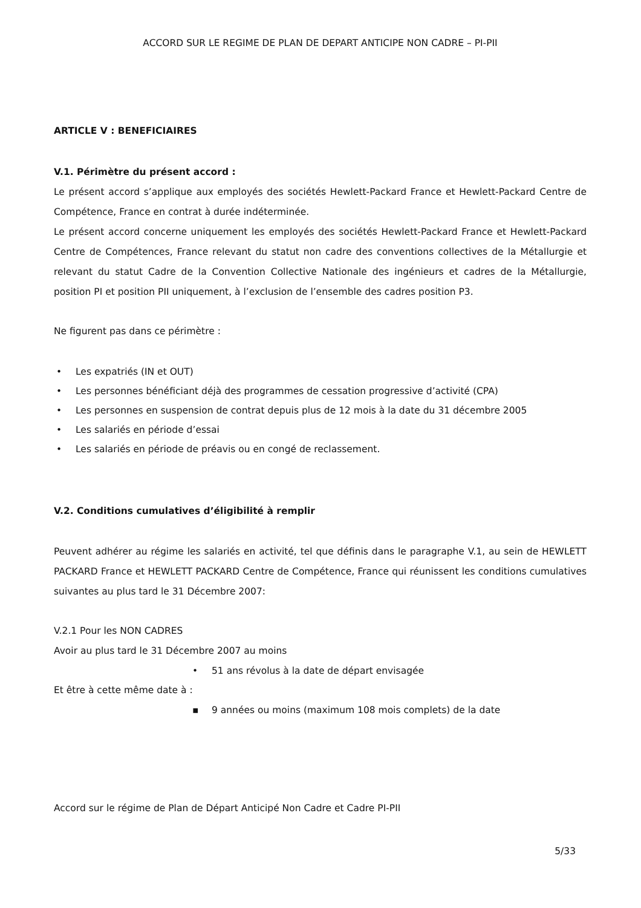ACCORD SUR LE REGIME DE PLAN DE DEPART ANTICIPE NON CADRE – PI-PII
ARTICLE V : BENEFICIAIRES
V.1. Périmètre du présent accord :
Le présent accord s’applique aux employés des sociétés Hewlett-Packard France et Hewlett-Packard Centre de Compétence, France en contrat à durée indéterminée.
Le présent accord concerne uniquement les employés des sociétés Hewlett-Packard France et Hewlett-Packard Centre de Compétences, France relevant du statut non cadre des conventions collectives de la Métallurgie et relevant du statut Cadre de la Convention Collective Nationale des ingénieurs et cadres de la Métallurgie, position PI et position PII uniquement, à l’exclusion de l’ensemble des cadres position P3.
Ne figurent pas dans ce périmètre :
• Les expatriés (IN et OUT)
• Les personnes bénéficiant déjà des programmes de cessation progressive d’activité (CPA)
• Les personnes en suspension de contrat depuis plus de 12 mois à la date du 31 décembre 2005
• Les salariés en période d’essai
• Les salariés en période de préavis ou en congé de reclassement.
V.2. Conditions cumulatives d’éligibilité à remplir
Peuvent adhérer au régime les salariés en activité, tel que définis dans le paragraphe V.1, au sein de HEWLETT PACKARD France et HEWLETT PACKARD Centre de Compétence, France qui réunissent les conditions cumulatives suivantes au plus tard le 31 Décembre 2007:
V.2.1 Pour les NON CADRES
Avoir au plus tard le 31 Décembre 2007 au moins
• 51 ans révolus à la date de départ envisagée
Et être à cette même date à :
▪ 9 années ou moins (maximum 108 mois complets) de la date
Accord sur le régime de Plan de Départ Anticipé Non Cadre et Cadre PI-PII
5/33